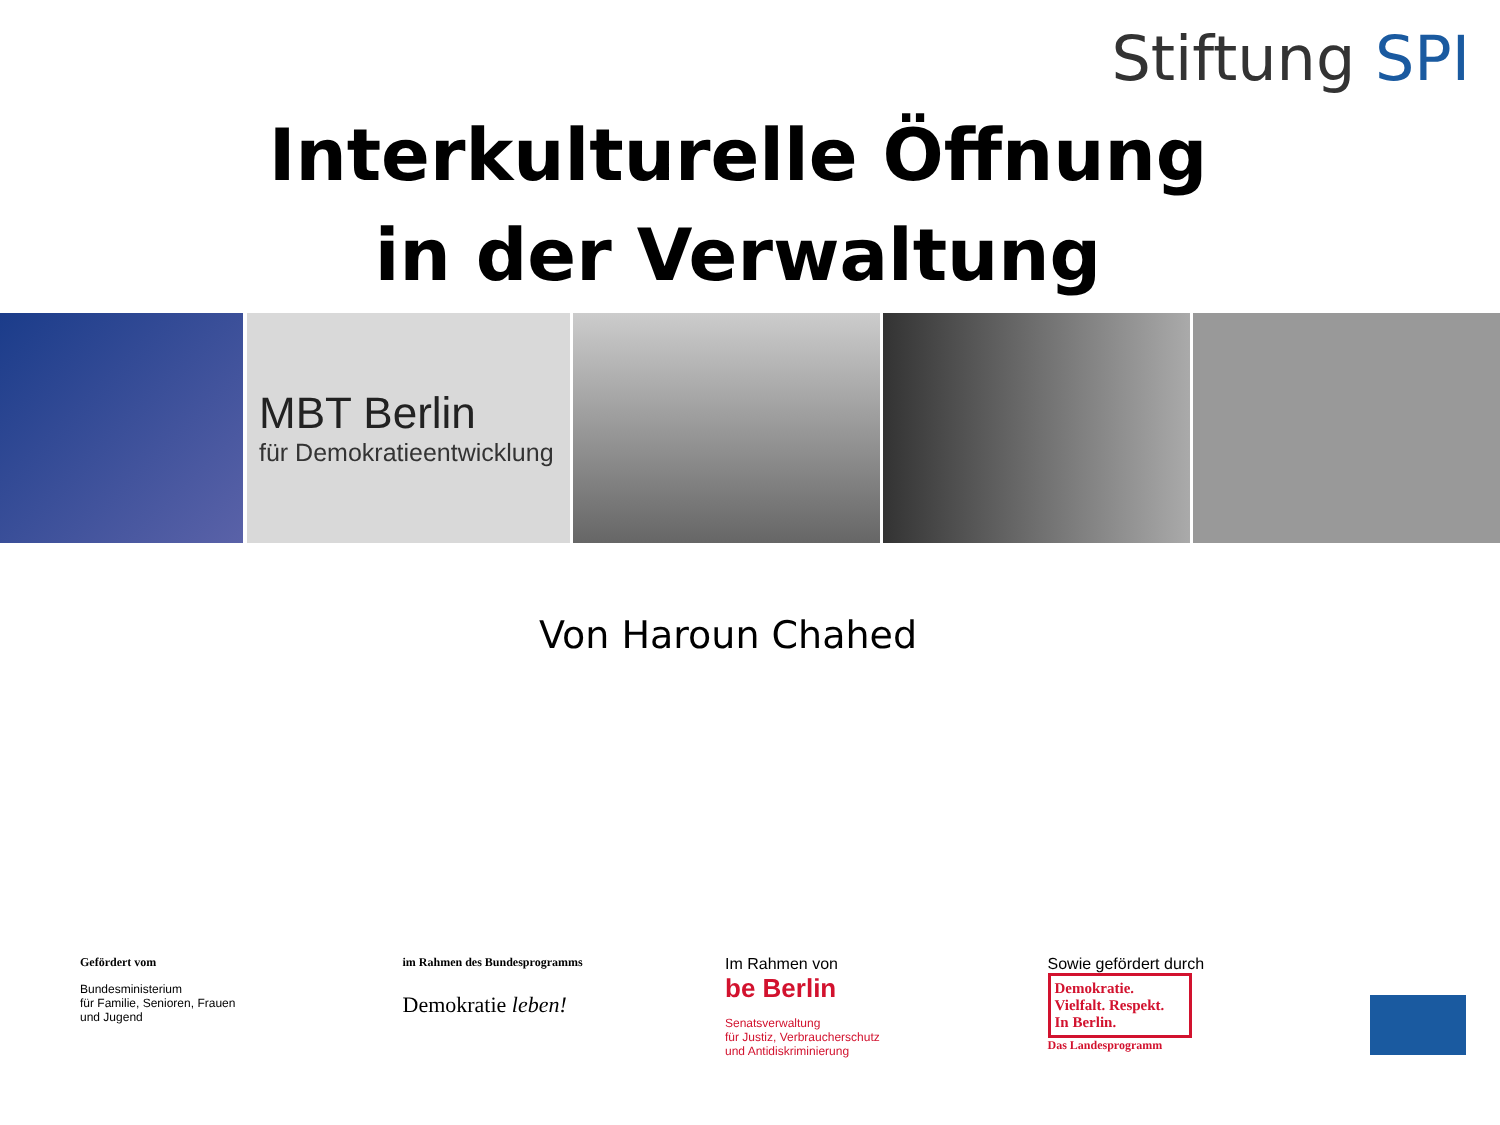Stiftung SPI
Interkulturelle Öffnung
in der Verwaltung
MBT Berlin
für Demokratieentwicklung
Von Haroun Chahed
Gefördert vom
Bundesministerium
für Familie, Senioren, Frauen
und Jugend
im Rahmen des Bundesprogramms
Demokratie leben!
Im Rahmen von
be Berlin
Senatsverwaltung
für Justiz, Verbraucherschutz
und Antidiskriminierung
Sowie gefördert durch
Demokratie.
Vielfalt. Respekt.
In Berlin.
Das Landesprogramm